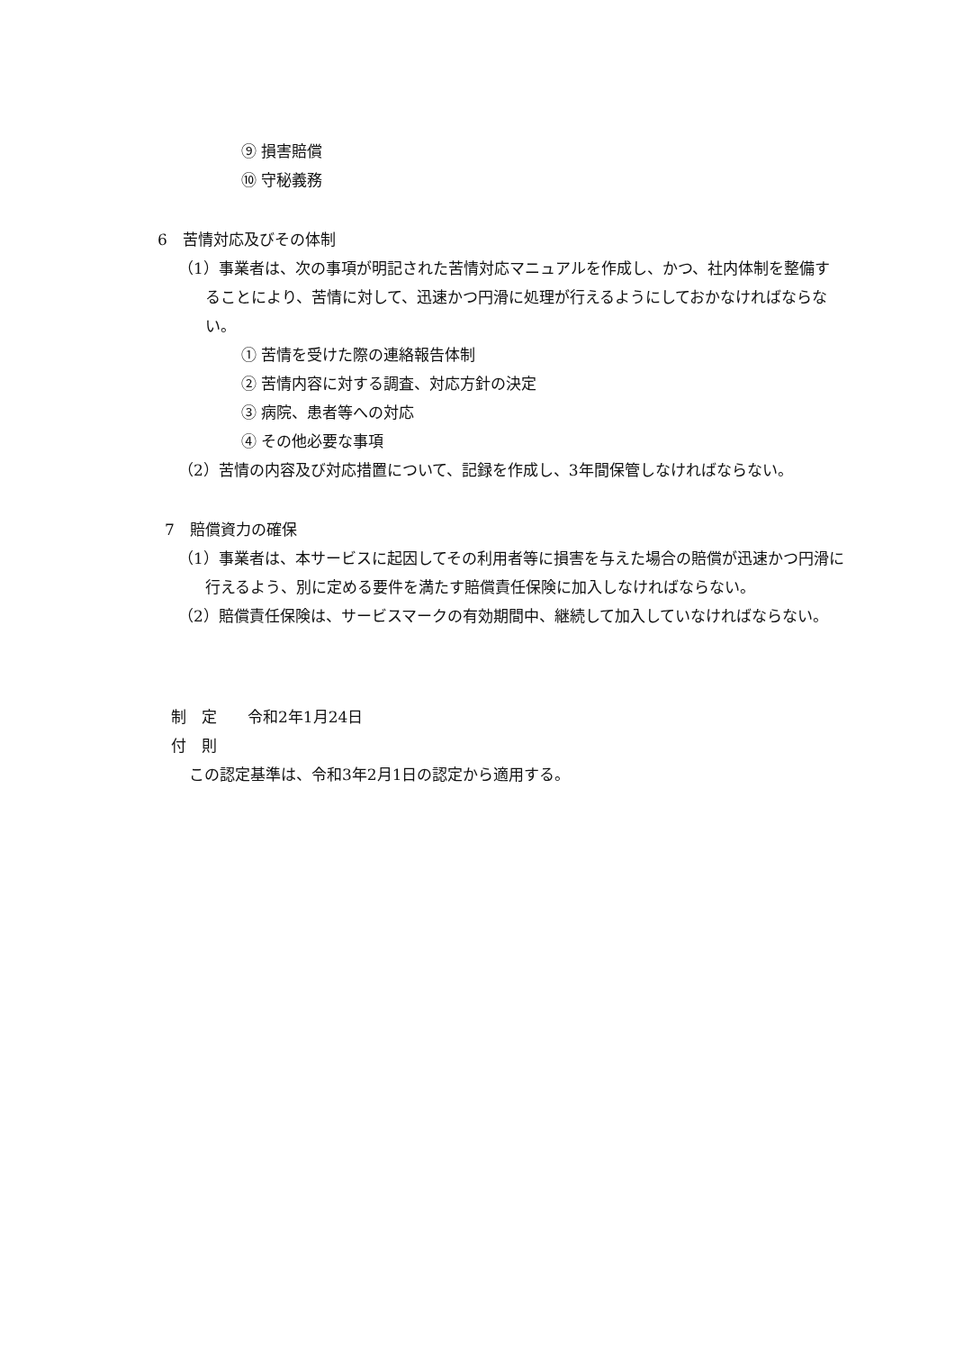⑨ 損害賠償
⑩ 守秘義務
6　苦情対応及びその体制
（1）事業者は、次の事項が明記された苦情対応マニュアルを作成し、かつ、社内体制を整備することにより、苦情に対して、迅速かつ円滑に処理が行えるようにしておかなければならない。
① 苦情を受けた際の連絡報告体制
② 苦情内容に対する調査、対応方針の決定
③ 病院、患者等への対応
④ その他必要な事項
（2）苦情の内容及び対応措置について、記録を作成し、3年間保管しなければならない。
7　賠償資力の確保
（1）事業者は、本サービスに起因してその利用者等に損害を与えた場合の賠償が迅速かつ円滑に行えるよう、別に定める要件を満たす賠償責任保険に加入しなければならない。
（2）賠償責任保険は、サービスマークの有効期間中、継続して加入していなければならない。
制　定　　令和2年1月24日
付　則
この認定基準は、令和3年2月1日の認定から適用する。